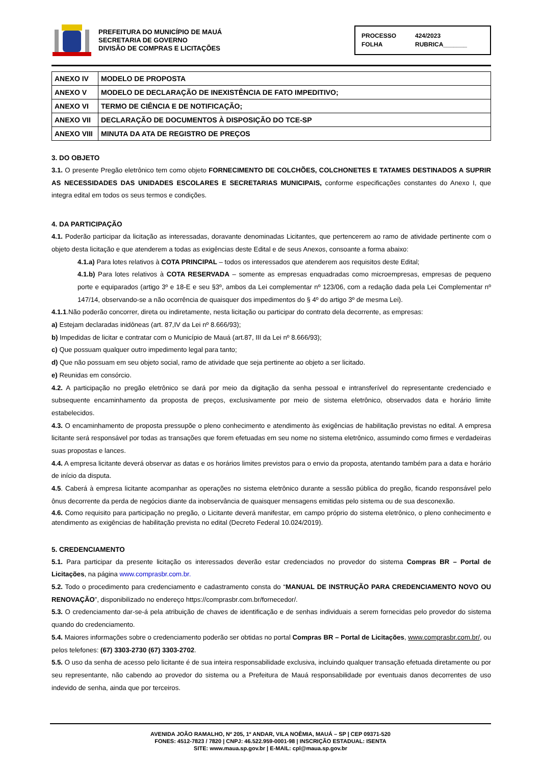PREFEITURA DO MUNICÍPIO DE MAUÁ
SECRETARIA DE GOVERNO
DIVISÃO DE COMPRAS E LICITAÇÕES
PROCESSO 424/2023
FOLHA RUBRICA_______
| ANEXO IV | MODELO DE PROPOSTA |
| ANEXO V | MODELO DE DECLARAÇÃO DE INEXISTÊNCIA DE FATO IMPEDITIVO; |
| ANEXO VI | TERMO DE CIÊNCIA E DE NOTIFICAÇÃO; |
| ANEXO VII | DECLARAÇÃO DE DOCUMENTOS À DISPOSIÇÃO DO TCE-SP |
| ANEXO VIII | MINUTA DA ATA DE REGISTRO DE PREÇOS |
3. DO OBJETO
3.1. O presente Pregão eletrônico tem como objeto FORNECIMENTO DE COLCHÕES, COLCHONETES E TATAMES DESTINADOS A SUPRIR AS NECESSIDADES DAS UNIDADES ESCOLARES E SECRETARIAS MUNICIPAIS, conforme especificações constantes do Anexo I, que integra edital em todos os seus termos e condições.
4. DA PARTICIPAÇÃO
4.1. Poderão participar da licitação as interessadas, doravante denominadas Licitantes, que pertencerem ao ramo de atividade pertinente com o objeto desta licitação e que atenderem a todas as exigências deste Edital e de seus Anexos, consoante a forma abaixo:
4.1.a) Para lotes relativos à COTA PRINCIPAL – todos os interessados que atenderem aos requisitos deste Edital;
4.1.b) Para lotes relativos à COTA RESERVADA – somente as empresas enquadradas como microempresas, empresas de pequeno porte e equiparados (artigo 3º e 18-E e seu §3º, ambos da Lei complementar nº 123/06, com a redação dada pela Lei Complementar nº 147/14, observando-se a não ocorrência de quaisquer dos impedimentos do § 4º do artigo 3º de mesma Lei).
4.1.1.Não poderão concorrer, direta ou indiretamente, nesta licitação ou participar do contrato dela decorrente, as empresas:
a) Estejam declaradas inidôneas (art. 87,IV da Lei nº 8.666/93);
b) Impedidas de licitar e contratar com o Município de Mauá (art.87, III da Lei nº 8.666/93);
c) Que possuam qualquer outro impedimento legal para tanto;
d) Que não possuam em seu objeto social, ramo de atividade que seja pertinente ao objeto a ser licitado.
e) Reunidas em consórcio.
4.2. A participação no pregão eletrônico se dará por meio da digitação da senha pessoal e intransferível do representante credenciado e subsequente encaminhamento da proposta de preços, exclusivamente por meio de sistema eletrônico, observados data e horário limite estabelecidos.
4.3. O encaminhamento de proposta pressupõe o pleno conhecimento e atendimento às exigências de habilitação previstas no edital. A empresa licitante será responsável por todas as transações que forem efetuadas em seu nome no sistema eletrônico, assumindo como firmes e verdadeiras suas propostas e lances.
4.4. A empresa licitante deverá observar as datas e os horários limites previstos para o envio da proposta, atentando também para a data e horário de início da disputa.
4.5. Caberá à empresa licitante acompanhar as operações no sistema eletrônico durante a sessão pública do pregão, ficando responsável pelo ônus decorrente da perda de negócios diante da inobservância de quaisquer mensagens emitidas pelo sistema ou de sua desconexão.
4.6. Como requisito para participação no pregão, o Licitante deverá manifestar, em campo próprio do sistema eletrônico, o pleno conhecimento e atendimento as exigências de habilitação prevista no edital (Decreto Federal 10.024/2019).
5. CREDENCIAMENTO
5.1. Para participar da presente licitação os interessados deverão estar credenciados no provedor do sistema Compras BR – Portal de Licitações, na página www.comprasbr.com.br.
5.2. Todo o procedimento para credenciamento e cadastramento consta do “MANUAL DE INSTRUÇÃO PARA CREDENCIAMENTO NOVO OU RENOVAÇÃO”, disponibilizado no endereço https://comprasbr.com.br/fornecedor/.
5.3. O credenciamento dar-se-á pela atribuição de chaves de identificação e de senhas individuais a serem fornecidas pelo provedor do sistema quando do credenciamento.
5.4. Maiores informações sobre o credenciamento poderão ser obtidas no portal Compras BR – Portal de Licitações, www.comprasbr.com.br/, ou pelos telefones: (67) 3303-2730 (67) 3303-2702.
5.5. O uso da senha de acesso pelo licitante é de sua inteira responsabilidade exclusiva, incluindo qualquer transação efetuada diretamente ou por seu representante, não cabendo ao provedor do sistema ou a Prefeitura de Mauá responsabilidade por eventuais danos decorrentes de uso indevido de senha, ainda que por terceiros.
AVENIDA JOÃO RAMALHO, Nº 205, 1º ANDAR, VILA NOÊMIA, MAUÁ – SP | CEP 09371-520
FONES: 4512-7823 / 7820 | CNPJ: 46.522.959-0001-98 | INSCRIÇÃO ESTADUAL: ISENTA
SITE: www.maua.sp.gov.br | E-MAIL: cpl@maua.sp.gov.br